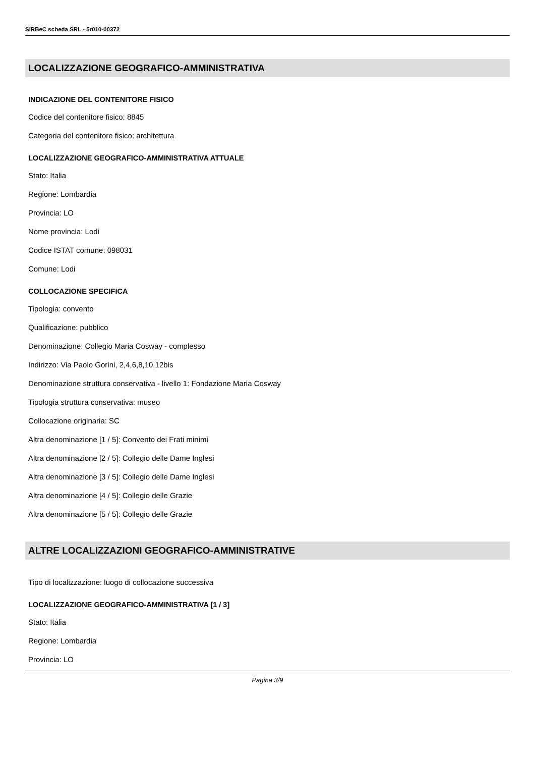SIRBeC scheda SRL - 5r010-00372
LOCALIZZAZIONE GEOGRAFICO-AMMINISTRATIVA
INDICAZIONE DEL CONTENITORE FISICO
Codice del contenitore fisico: 8845
Categoria del contenitore fisico: architettura
LOCALIZZAZIONE GEOGRAFICO-AMMINISTRATIVA ATTUALE
Stato: Italia
Regione: Lombardia
Provincia: LO
Nome provincia: Lodi
Codice ISTAT comune: 098031
Comune: Lodi
COLLOCAZIONE SPECIFICA
Tipologia: convento
Qualificazione: pubblico
Denominazione: Collegio Maria Cosway - complesso
Indirizzo: Via Paolo Gorini, 2,4,6,8,10,12bis
Denominazione struttura conservativa - livello 1: Fondazione Maria Cosway
Tipologia struttura conservativa: museo
Collocazione originaria: SC
Altra denominazione [1 / 5]: Convento dei Frati minimi
Altra denominazione [2 / 5]: Collegio delle Dame Inglesi
Altra denominazione [3 / 5]: Collegio delle Dame Inglesi
Altra denominazione [4 / 5]: Collegio delle Grazie
Altra denominazione [5 / 5]: Collegio delle Grazie
ALTRE LOCALIZZAZIONI GEOGRAFICO-AMMINISTRATIVE
Tipo di localizzazione: luogo di collocazione successiva
LOCALIZZAZIONE GEOGRAFICO-AMMINISTRATIVA [1 / 3]
Stato: Italia
Regione: Lombardia
Provincia: LO
Pagina 3/9